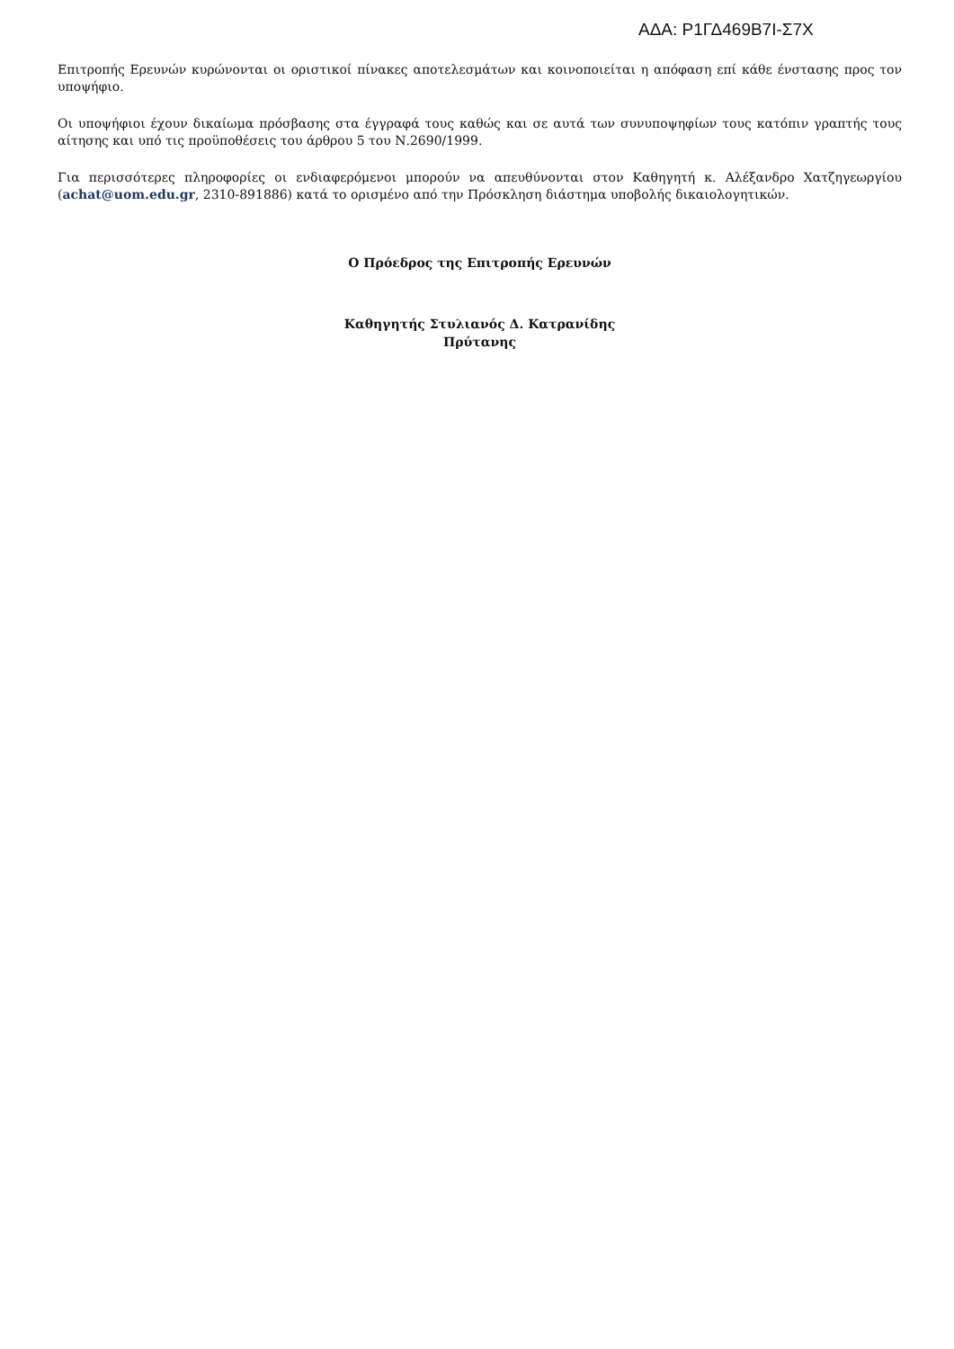ΑΔΑ: Ρ1ΓΔ469Β7Ι-Σ7Χ
Επιτροπής Ερευνών κυρώνονται οι οριστικοί πίνακες αποτελεσμάτων και κοινοποιείται η απόφαση επί κάθε ένστασης προς τον υποψήφιο.
Οι υποψήφιοι έχουν δικαίωμα πρόσβασης στα έγγραφά τους καθώς και σε αυτά των συνυποψηφίων τους κατόπιν γραπτής τους αίτησης και υπό τις προϋποθέσεις του άρθρου 5 του Ν.2690/1999.
Για περισσότερες πληροφορίες οι ενδιαφερόμενοι μπορούν να απευθύνονται στον Καθηγητή κ. Αλέξανδρο Χατζηγεωργίου (achat@uom.edu.gr, 2310-891886) κατά το ορισμένο από την Πρόσκληση διάστημα υποβολής δικαιολογητικών.
Ο Πρόεδρος της Επιτροπής Ερευνών
Καθηγητής Στυλιανός Δ. Κατρανίδης
Πρύτανης